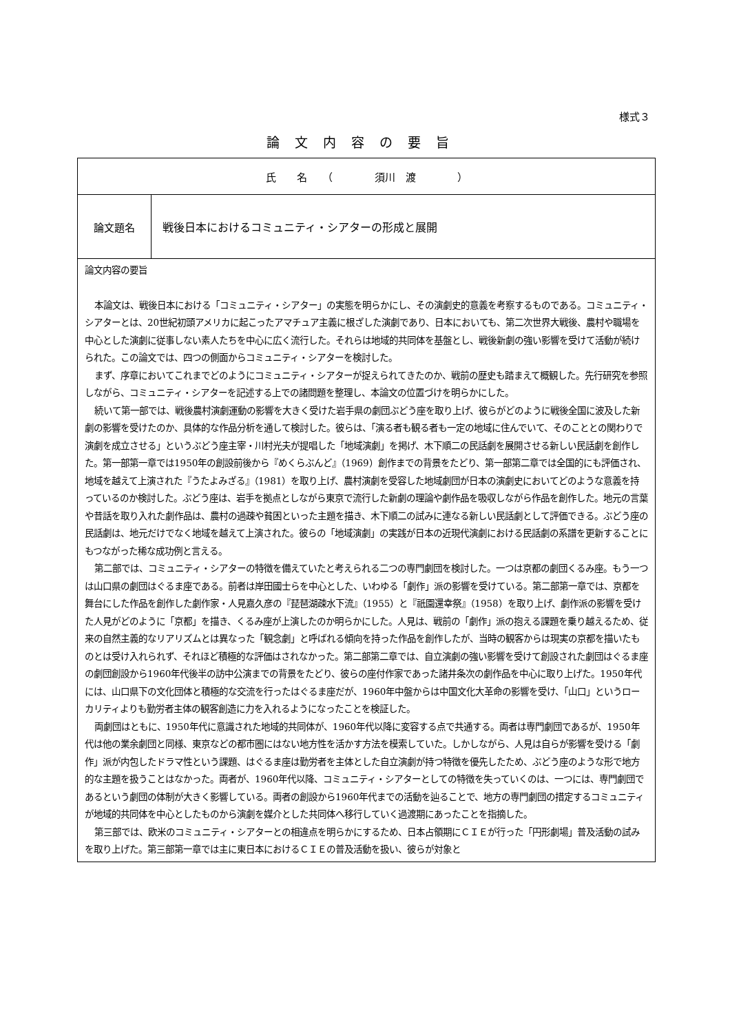様式３
論文内容の要旨
| 氏 名 （ 須川 渡 ） | |
| 論文題名 | 戦後日本におけるコミュニティ・シアターの形成と展開 |
| 論文内容の要旨 本論文は、戦後日本における「コミュニティ・シアター」の実態を明らかにし、その演劇史的意義を考察するものである。コミュニティ・シアターとは、20世紀初頭アメリカに起こったアマチュア主義に根ざした演劇であり、日本においても、第二次世界大戦後、農村や職場を中心とした演劇に従事しない素人たちを中心に広く流行した。それらは地域的共同体を基盤とし、戦後新劇の強い影響を受けて活動が続けられた。この論文では、四つの側面からコミュニティ・シアターを検討した。 まず、序章においてこれまでどのようにコミュニティ・シアターが捉えられてきたのか、戦前の歴史も踏まえて概観した。先行研究を参照しながら、コミュニティ・シアターを記述する上での諸問題を整理し、本論文の位置づけを明らかにした。 続いて第一部では、戦後農村演劇運動の影響を大きく受けた岩手県の劇団ぶどう座を取り上げ、彼らがどのように戦後全国に波及した新劇の影響を受けたのか、具体的な作品分析を通して検討した。彼らは、「演る者も観る者も一定の地域に住んでいて、そのこととの関わりで演劇を成立させる」というぶどう座主宰・川村光夫が提唱した「地域演劇」を掲げ、木下順二の民話劇を展開させる新しい民話劇を創作した。第一部第一章では1950年の創設前後から『めくらぶんど』（1969）創作までの背景をたどり、第一部第二章では全国的にも評価され、地域を越えて上演された『うたよみざる』（1981）を取り上げ、農村演劇を受容した地域劇団が日本の演劇史においてどのような意義を持っているのか検討した。ぶどう座は、岩手を拠点としながら東京で流行した新劇の理論や劇作品を吸収しながら作品を創作した。地元の言葉や昔話を取り入れた劇作品は、農村の過疎や貧困といった主題を描き、木下順二の試みに連なる新しい民話劇として評価できる。ぶどう座の民話劇は、地元だけでなく地域を越えて上演された。彼らの「地域演劇」の実践が日本の近現代演劇における民話劇の系譜を更新することにもつながった稀な成功例と言える。 第二部では、コミュニティ・シアターの特徴を備えていたと考えられる二つの専門劇団を検討した。一つは京都の劇団くるみ座。もう一つは山口県の劇団はぐるま座である。前者は岸田國士らを中心とした、いわゆる「劇作」派の影響を受けている。第二部第一章では、京都を舞台にした作品を創作した劇作家・人見嘉久彦の『琵琶湖疎水下流』（1955）と『祇園還幸祭』（1958）を取り上げ、劇作派の影響を受けた人見がどのように「京都」を描き、くるみ座が上演したのか明らかにした。人見は、戦前の「劇作」派の抱える課題を乗り越えるため、従来の自然主義的なリアリズムとは異なった「観念劇」と呼ばれる傾向を持った作品を創作したが、当時の観客からは現実の京都を描いたものとは受け入れられず、それほど積極的な評価はされなかった。第二部第二章では、自立演劇の強い影響を受けて創設された劇団はぐるま座の劇団創設から1960年代後半の訪中公演までの背景をたどり、彼らの座付作家であった諸井条次の劇作品を中心に取り上げた。1950年代には、山口県下の文化団体と積極的な交流を行ったはぐるま座だが、1960年中盤からは中国文化大革命の影響を受け、「山口」というローカリティよりも勤労者主体の観客創造に力を入れるようになったことを検証した。 両劇団はともに、1950年代に意識された地域的共同体が、1960年代以降に変容する点で共通する。両者は専門劇団であるが、1950年代は他の業余劇団と同様、東京などの都市圏にはない地方性を活かす方法を模索していた。しかしながら、人見は自らが影響を受ける「劇作」派が内包したドラマ性という課題、はぐるま座は勤労者を主体とした自立演劇が持つ特徴を優先したため、ぶどう座のような形で地方的な主題を扱うことはなかった。両者が、1960年代以降、コミュニティ・シアターとしての特徴を失っていくのは、一つには、専門劇団であるという劇団の体制が大きく影響している。両者の創設から1960年代までの活動を辿ることで、地方の専門劇団の措定するコミュニティが地域的共同体を中心としたものから演劇を媒介とした共同体へ移行していく過渡期にあったことを指摘した。 第三部では、欧米のコミュニティ・シアターとの相違点を明らかにするため、日本占領期にＣＩＥが行った「円形劇場」普及活動の試みを取り上げた。第三部第一章では主に東日本におけるＣＩＥの普及活動を扱い、彼らが対象と | |